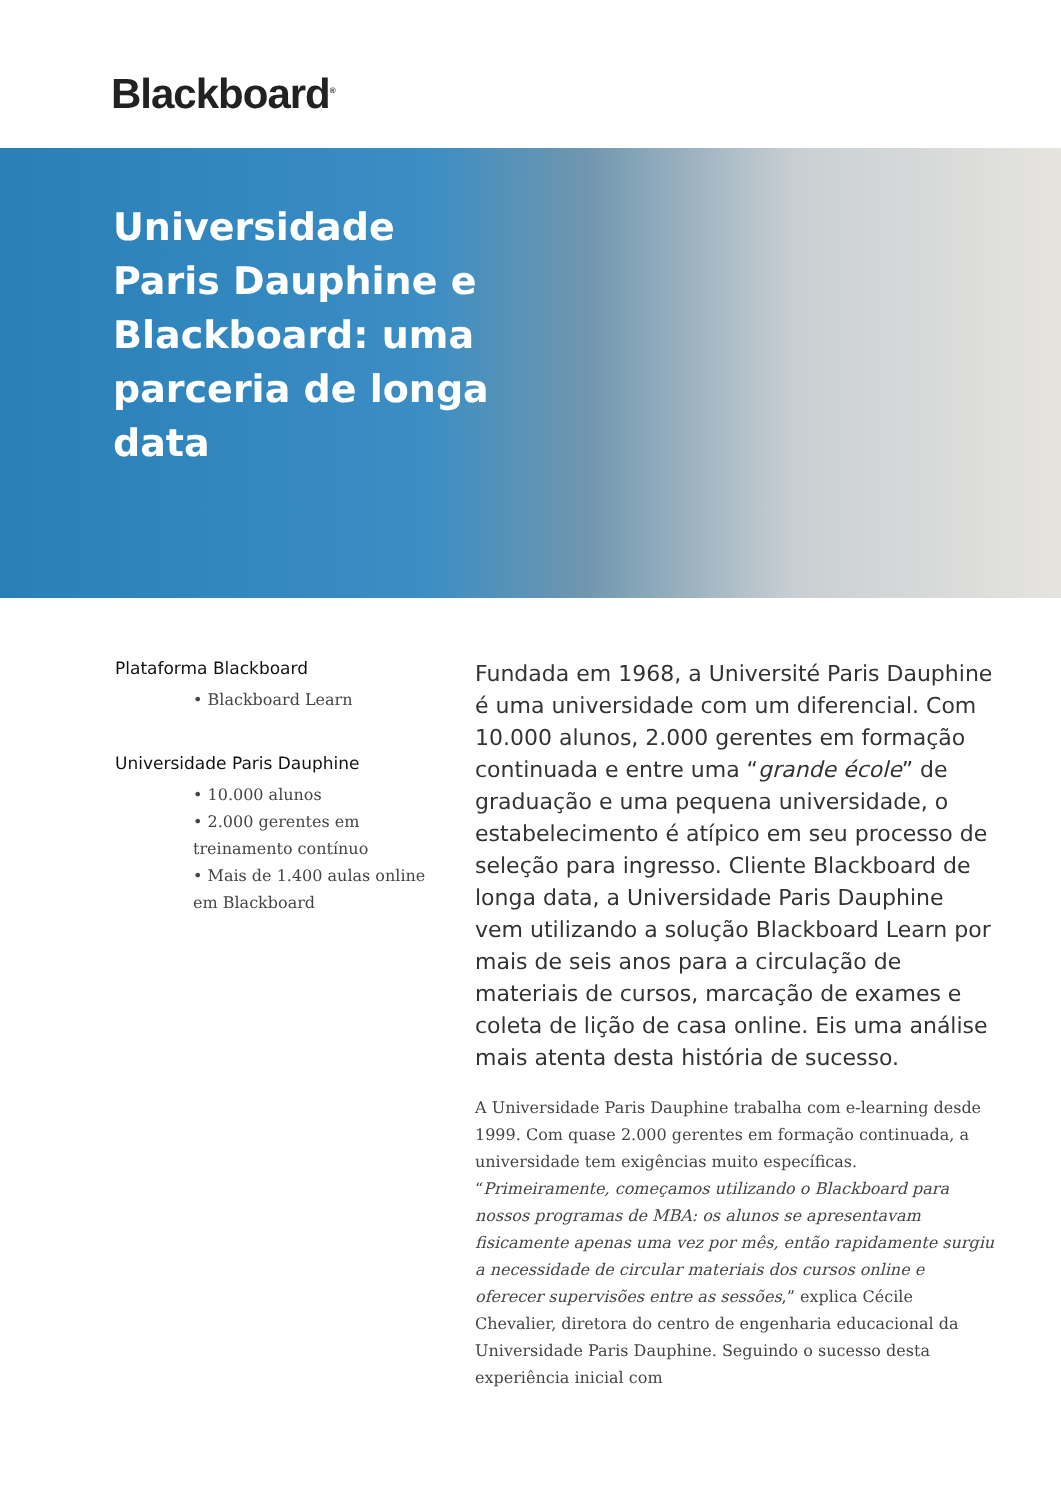Blackboard<sup>®</sup>
Universidade Paris Dauphine e Blackboard: uma parceria de longa data
Plataforma Blackboard
• Blackboard Learn
Universidade Paris Dauphine
• 10.000 alunos
• 2.000 gerentes em treinamento contínuo
• Mais de 1.400 aulas online em Blackboard
Fundada em 1968, a Université Paris Dauphine é uma universidade com um diferencial. Com 10.000 alunos, 2.000 gerentes em formação continuada e entre uma “grande école” de graduação e uma pequena universidade, o estabelecimento é atípico em seu processo de seleção para ingresso. Cliente Blackboard de longa data, a Universidade Paris Dauphine vem utilizando a solução Blackboard Learn por mais de seis anos para a circulação de materiais de cursos, marcação de exames e coleta de lição de casa online. Eis uma análise mais atenta desta história de sucesso.
A Universidade Paris Dauphine trabalha com e-learning desde 1999. Com quase 2.000 gerentes em formação continuada, a universidade tem exigências muito específicas. “Primeiramente, começamos utilizando o Blackboard para nossos programas de MBA: os alunos se apresentavam fisicamente apenas uma vez por mês, então rapidamente surgiu a necessidade de circular materiais dos cursos online e oferecer supervisões entre as sessões,” explica Cécile Chevalier, diretora do centro de engenharia educacional da Universidade Paris Dauphine. Seguindo o sucesso desta experiência inicial com